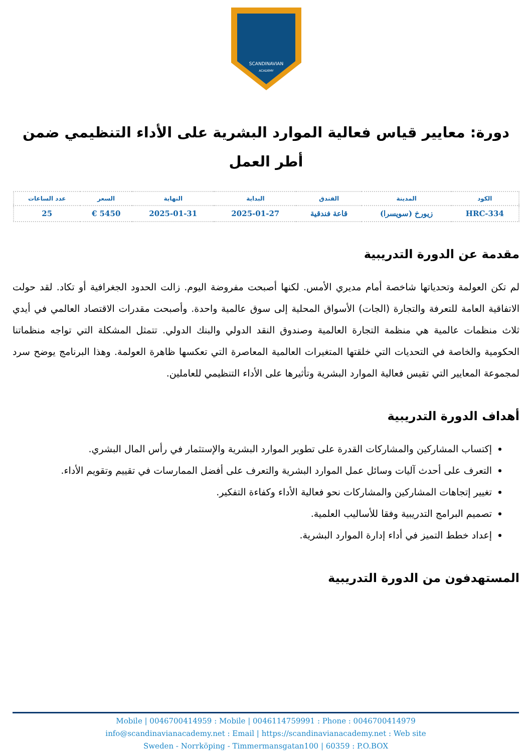SCANDINAVIAN
ACADEMY
دورة: معايير قياس فعالية الموارد البشرية على الأداء التنظيمي ضمن أطر العمل
| الكود | المدينة | الفندق | البداية | النهاية | السعر | عدد الساعات |
| --- | --- | --- | --- | --- | --- | --- |
| HRC-334 | زيورخ (سويسرا) | قاعة فندقية | 2025-01-27 | 2025-01-31 | 5450 € | 25 |
مقدمة عن الدورة التدريبية
لم تكن العولمة وتحدياتها شاخصة أمام مديري الأمس. لكنها أصبحت مفروضة اليوم. زالت الحدود الجغرافية أو تكاد. لقد حولت الاتفاقية العامة للتعرفة والتجارة (الجات) الأسواق المحلية إلى سوق عالمية واحدة. وأصبحت مقدرات الاقتصاد العالمي في أيدي ثلاث منظمات عالمية هي منظمة التجارة العالمية وصندوق النقد الدولي والبنك الدولي. تتمثل المشكلة التي تواجه منظماتنا الحكومية والخاصة في التحديات التي خلقتها المتغيرات العالمية المعاصرة التي تعكسها ظاهرة العولمة. وهذا البرنامج يوضح سرد لمجموعة المعايير التي تقيس فعالية الموارد البشرية وتأثيرها على الأداء التنظيمي للعاملين.
أهداف الدورة التدريبية
إكتساب المشاركين والمشاركات القدرة على تطوير الموارد البشرية والإستثمار في رأس المال البشري.
التعرف على أحدث آليات وسائل عمل الموارد البشرية والتعرف على أفضل الممارسات في تقييم وتقويم الأداء.
تغيير إتجاهات المشاركين والمشاركات نحو فعالية الأداء وكفاءة التفكير.
تصميم البرامج التدريبية وفقا للأساليب العلمية.
إعداد خطط التميز في أداء إدارة الموارد البشرية.
المستهدفون من الدورة التدريبية
Mobile | 0046700414959 : Mobile | 0046114759991 : Phone : 0046700414979
info@scandinavianacademy.net : Email | https://scandinavianacademy.net : Web site
Sweden - Norrköping - Timmermansgatan100 | 60359 : P.O.BOX